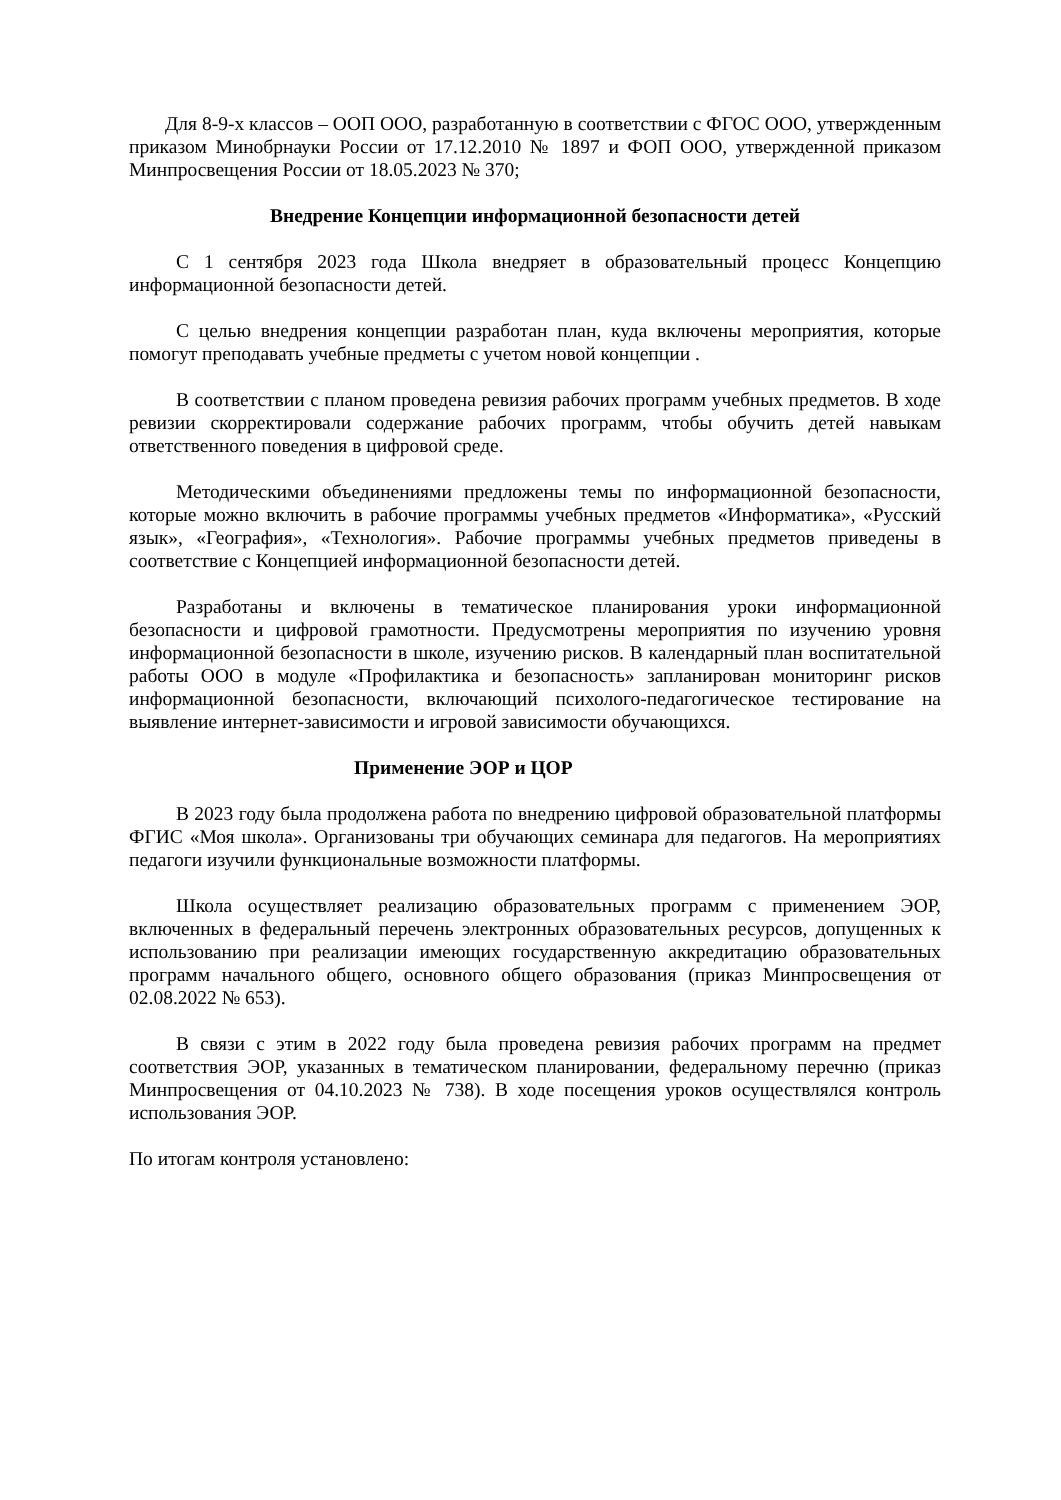Для 8-9-х классов – ООП ООО, разработанную в соответствии с ФГОС ООО, утвержденным приказом Минобрнауки России от 17.12.2010 № 1897 и ФОП ООО, утвержденной приказом Минпросвещения России от 18.05.2023 № 370;
Внедрение Концепции информационной безопасности детей
С 1 сентября 2023 года Школа внедряет в образовательный процесс Концепцию информационной безопасности детей.
С целью внедрения концепции разработан план, куда включены мероприятия, которые помогут преподавать учебные предметы с учетом новой концепции .
В соответствии с планом проведена ревизия рабочих программ учебных предметов. В ходе ревизии скорректировали содержание рабочих программ, чтобы обучить детей навыкам ответственного поведения в цифровой среде.
Методическими объединениями предложены темы по информационной безопасности, которые можно включить в рабочие программы учебных предметов «Информатика», «Русский язык», «География», «Технология». Рабочие программы учебных предметов приведены в соответствие с Концепцией информационной безопасности детей.
Разработаны и включены в тематическое планирования уроки информационной безопасности и цифровой грамотности. Предусмотрены мероприятия по изучению уровня информационной безопасности в школе, изучению рисков. В календарный план воспитательной работы ООО в модуле «Профилактика и безопасность» запланирован мониторинг рисков информационной безопасности, включающий психолого-педагогическое тестирование на выявление интернет-зависимости и игровой зависимости обучающихся.
Применение ЭОР и ЦОР
В 2023 году была продолжена работа по внедрению цифровой образовательной платформы ФГИС «Моя школа». Организованы три обучающих семинара для педагогов. На мероприятиях педагоги изучили функциональные возможности платформы.
Школа осуществляет реализацию образовательных программ с применением ЭОР, включенных в федеральный перечень электронных образовательных ресурсов, допущенных к использованию при реализации имеющих государственную аккредитацию образовательных программ начального общего, основного общего образования (приказ Минпросвещения от 02.08.2022 № 653).
В связи с этим в 2022 году была проведена ревизия рабочих программ на предмет соответствия ЭОР, указанных в тематическом планировании, федеральному перечню (приказ Минпросвещения от 04.10.2023 № 738). В ходе посещения уроков осуществлялся контроль использования ЭОР.
По итогам контроля установлено: